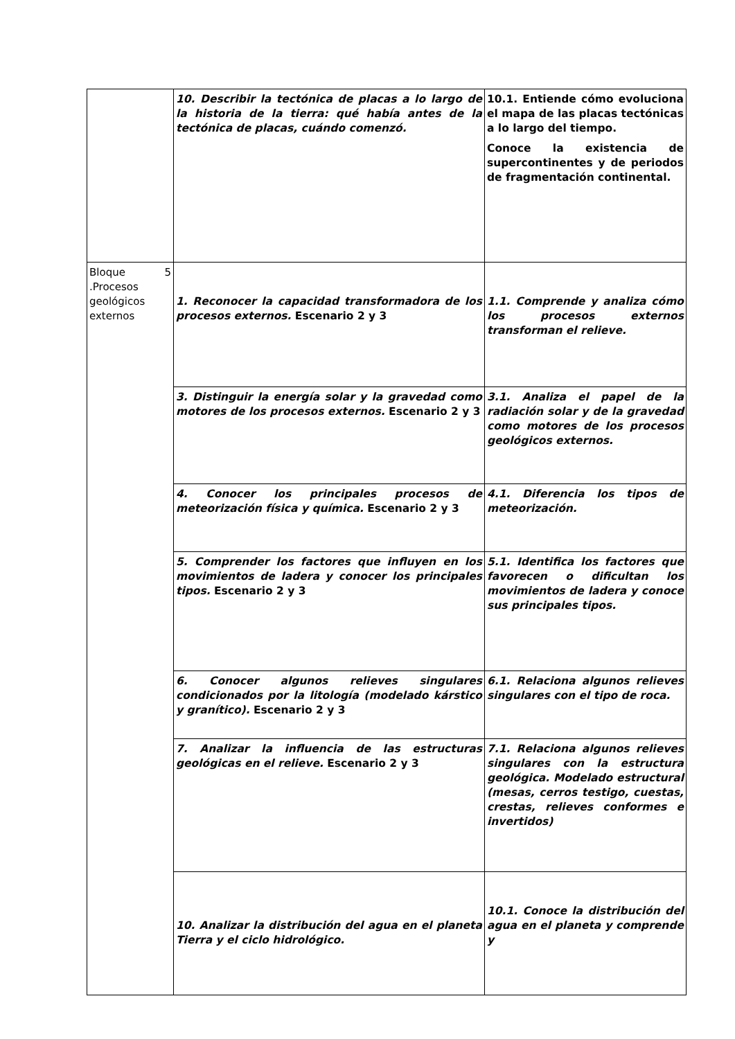| | 10. Describir la tectónica de placas a lo largo de la historia de la tierra: qué había antes de la tectónica de placas, cuándo comenzó. | 10.1. Entiende cómo evoluciona el mapa de las placas tectónicas a lo largo del tiempo. Conoce la existencia de supercontinentes y de periodos de fragmentación continental. |
| Bloque 5 .Procesos geológicos externos | 1. Reconocer la capacidad transformadora de los procesos externos. Escenario 2 y 3 | 1.1. Comprende y analiza cómo los procesos externos transforman el relieve. |
| | 3. Distinguir la energía solar y la gravedad como motores de los procesos externos. Escenario 2 y 3 | 3.1. Analiza el papel de la radiación solar y de la gravedad como motores de los procesos geológicos externos. |
| | 4. Conocer los principales procesos de meteorización física y química. Escenario 2 y 3 | 4.1. Diferencia los tipos de meteorización. |
| | 5. Comprender los factores que influyen en los movimientos de ladera y conocer los principales tipos. Escenario 2 y 3 | 5.1. Identifica los factores que favorecen o dificultan los movimientos de ladera y conoce sus principales tipos. |
| | 6. Conocer algunos relieves singulares condicionados por la litología (modelado kárstico y granítico). Escenario 2 y 3 | 6.1. Relaciona algunos relieves singulares con el tipo de roca. |
| | 7. Analizar la influencia de las estructuras geológicas en el relieve. Escenario 2 y 3 | 7.1. Relaciona algunos relieves singulares con la estructura geológica. Modelado estructural (mesas, cerros testigo, cuestas, crestas, relieves conformes e invertidos) |
| | 10. Analizar la distribución del agua en el planeta Tierra y el ciclo hidrológico. | 10.1. Conoce la distribución del agua en el planeta y comprende y |